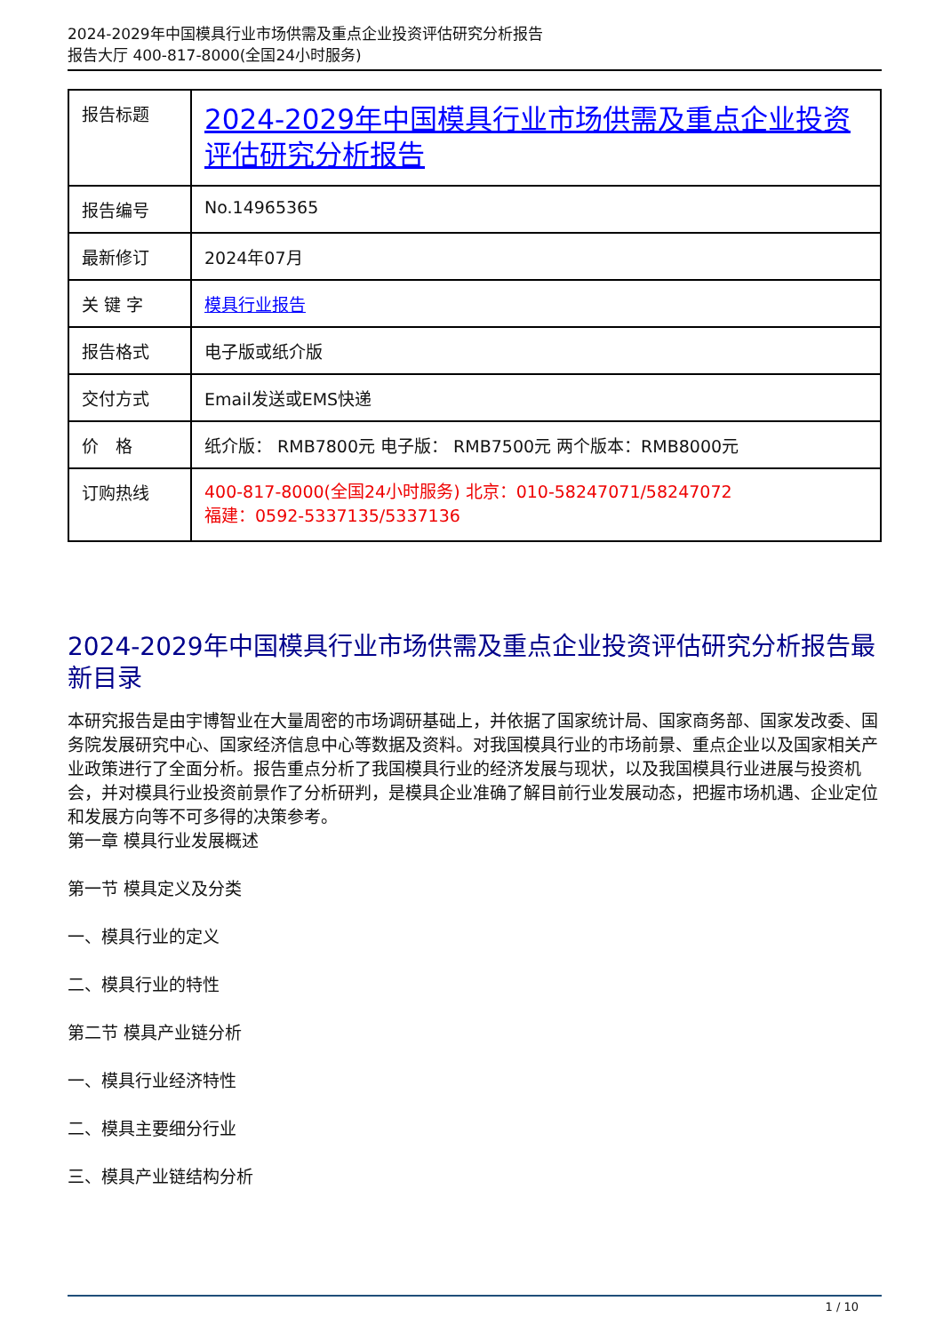2024-2029年中国模具行业市场供需及重点企业投资评估研究分析报告
报告大厅 400-817-8000(全国24小时服务)
| 报告标题 | 2024-2029年中国模具行业市场供需及重点企业投资评估研究分析报告 |
| 报告编号 | No.14965365 |
| 最新修订 | 2024年07月 |
| 关 键 字 | 模具行业报告 |
| 报告格式 | 电子版或纸介版 |
| 交付方式 | Email发送或EMS快递 |
| 价 格 | 纸介版： RMB7800元 电子版： RMB7500元 两个版本：RMB8000元 |
| 订购热线 | 400-817-8000(全国24小时服务) 北京：010-58247071/58247072 福建：0592-5337135/5337136 |
2024-2029年中国模具行业市场供需及重点企业投资评估研究分析报告最新目录
本研究报告是由宇博智业在大量周密的市场调研基础上，并依据了国家统计局、国家商务部、国家发改委、国务院发展研究中心、国家经济信息中心等数据及资料。对我国模具行业的市场前景、重点企业以及国家相关产业政策进行了全面分析。报告重点分析了我国模具行业的经济发展与现状，以及我国模具行业进展与投资机会，并对模具行业投资前景作了分析研判，是模具企业准确了解目前行业发展动态，把握市场机遇、企业定位和发展方向等不可多得的决策参考。
第一章 模具行业发展概述
第一节 模具定义及分类
一、模具行业的定义
二、模具行业的特性
第二节 模具产业链分析
一、模具行业经济特性
二、模具主要细分行业
三、模具产业链结构分析
1 / 10